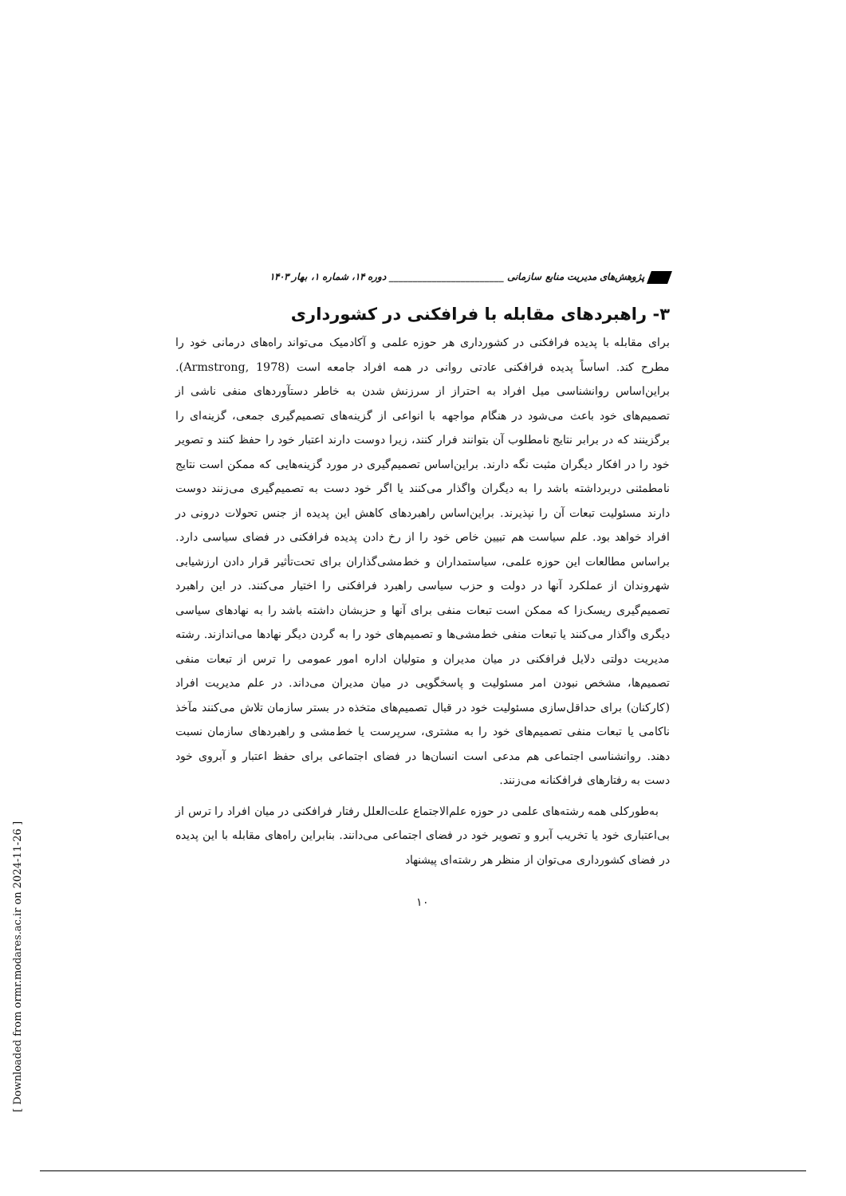پژوهش‌های مدیریت منابع سازمانی ________________________ دوره ۱۴، شماره ۱، بهار ۱۴۰۳
۳- راهبردهای مقابله با فرافکنی در کشورداری
برای مقابله با پدیده فرافکنی در کشورداری هر حوزه علمی و آکادمیک می‌تواند راه‌های درمانی خود را مطرح کند. اساساً پدیده فرافکنی عادتی روانی در همه افراد جامعه است (Armstrong, 1978). براین‌اساس روانشناسی میل افراد به احتراز از سرزنش شدن به خاطر دستآوردهای منفی ناشی از تصمیم‌های خود باعث می‌شود در هنگام مواجهه با انواعی از گزینه‌های تصمیم‌گیری جمعی، گزینه‌ای را برگزینند که در برابر نتایج نامطلوب آن بتوانند فرار کنند، زیرا دوست دارند اعتبار خود را حفظ کنند و تصویر خود را در افکار دیگران مثبت نگه دارند. براین‌اساس تصمیم‌گیری در مورد گزینه‌هایی که ممکن است نتایج نامطمئنی دربرداشته باشد را به دیگران واگذار می‌کنند یا اگر خود دست به تصمیم‌گیری می‌زنند دوست دارند مسئولیت تبعات آن را نپذیرند. براین‌اساس راهبردهای کاهش این پدیده از جنس تحولات درونی در افراد خواهد بود. علم سیاست هم تبیین خاص خود را از رخ دادن پدیده فرافکنی در فضای سیاسی دارد. براساس مطالعات این حوزه علمی، سیاستمداران و خط‌مشی‌گذاران برای تحت‌تأثیر قرار دادن ارزشیابی شهروندان از عملکرد آنها در دولت و حزب سیاسی راهبرد فرافکنی را اختیار می‌کنند. در این راهبرد تصمیم‌گیری ریسک‌زا که ممکن است تبعات منفی برای آنها و حزبشان داشته باشد را به نهادهای سیاسی دیگری واگذار می‌کنند یا تبعات منفی خط‌مشی‌ها و تصمیم‌های خود را به گردن دیگر نهادها می‌اندازند. رشته مدیریت دولتی دلایل فرافکنی در میان مدیران و متولیان اداره امور عمومی را ترس از تبعات منفی تصمیم‌ها، مشخص نبودن امر مسئولیت و پاسخگویی در میان مدیران می‌داند. در علم مدیریت افراد (کارکنان) برای حداقل‌سازی مسئولیت خود در قبال تصمیم‌های متخذه در بستر سازمان تلاش می‌کنند مآخذ ناکامی یا تبعات منفی تصمیم‌های خود را به مشتری، سرپرست یا خط‌مشی و راهبردهای سازمان نسبت دهند. روانشناسی اجتماعی هم مدعی است انسان‌ها در فضای اجتماعی برای حفظ اعتبار و آبروی خود دست به رفتارهای فرافکنانه می‌زنند.
به‌طورکلی همه رشته‌های علمی در حوزه علم‌الاجتماع علت‌العلل رفتار فرافکنی در میان افراد را ترس از بی‌اعتباری خود یا تخریب آبرو و تصویر خود در فضای اجتماعی می‌دانند. بنابراین راه‌های مقابله با این پدیده در فضای کشورداری می‌توان از منظر هر رشته‌ای پیشنهاد
۱۰
[ Downloaded from ormr.modares.ac.ir on 2024-11-26 ]